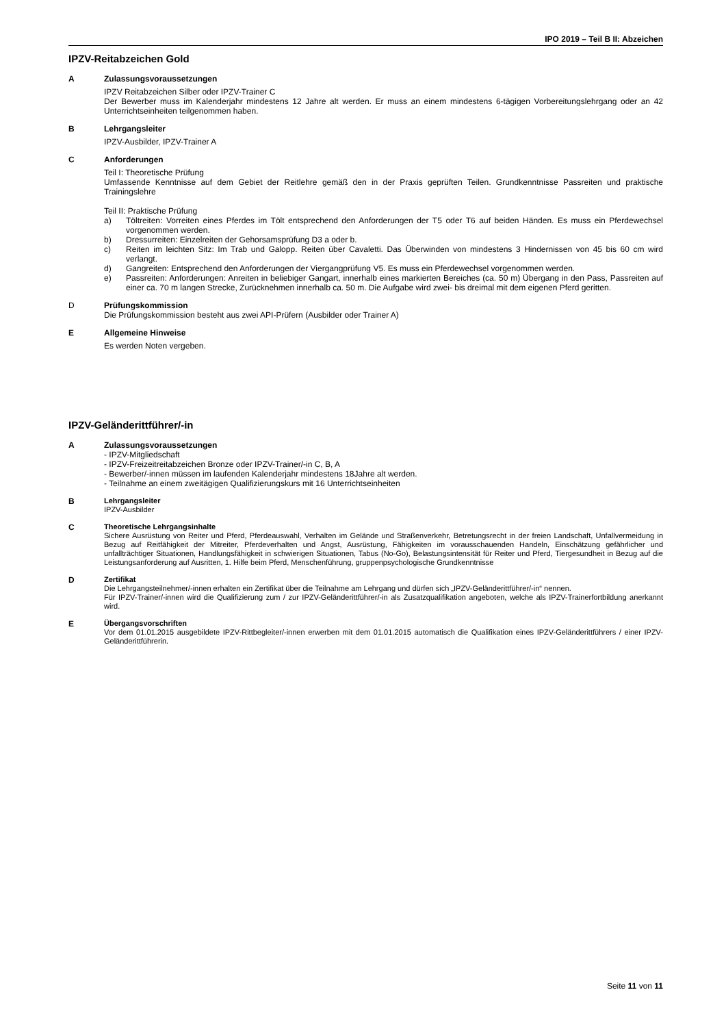IPO 2019 – Teil B II: Abzeichen
IPZV-Reitabzeichen Gold
A
Zulassungsvoraussetzungen
IPZV Reitabzeichen Silber oder IPZV-Trainer C
Der Bewerber muss im Kalenderjahr mindestens 12 Jahre alt werden. Er muss an einem mindestens 6-tägigen Vorbereitungslehrgang oder an 42 Unterrichtseinheiten teilgenommen haben.
B
Lehrgangsleiter
IPZV-Ausbilder, IPZV-Trainer A
C
Anforderungen
Teil I: Theoretische Prüfung
Umfassende Kenntnisse auf dem Gebiet der Reitlehre gemäß den in der Praxis geprüften Teilen. Grundkenntnisse Passreiten und praktische Trainingslehre
Teil II: Praktische Prüfung
a) Töltreiten: Vorreiten eines Pferdes im Tölt entsprechend den Anforderungen der T5 oder T6 auf beiden Händen. Es muss ein Pferdewechsel vorgenommen werden.
b) Dressurreiten: Einzelreiten der Gehorsamsprüfung D3 a oder b.
c) Reiten im leichten Sitz: Im Trab und Galopp. Reiten über Cavaletti. Das Überwinden von mindestens 3 Hindernissen von 45 bis 60 cm wird verlangt.
d) Gangreiten: Entsprechend den Anforderungen der Viergangprüfung V5. Es muss ein Pferdewechsel vorgenommen werden.
e) Passreiten: Anforderungen: Anreiten in beliebiger Gangart, innerhalb eines markierten Bereiches (ca. 50 m) Übergang in den Pass, Passreiten auf einer ca. 70 m langen Strecke, Zurücknehmen innerhalb ca. 50 m. Die Aufgabe wird zwei- bis dreimal mit dem eigenen Pferd geritten.
D
Prüfungskommission
Die Prüfungskommission besteht aus zwei API-Prüfern (Ausbilder oder Trainer A)
E
Allgemeine Hinweise
Es werden Noten vergeben.
IPZV-Geländerittführer/-in
A
Zulassungsvoraussetzungen
- IPZV-Mitgliedschaft
- IPZV-Freizeitreitabzeichen Bronze oder IPZV-Trainer/-in C, B, A
- Bewerber/-innen müssen im laufenden Kalenderjahr mindestens 18Jahre alt werden.
- Teilnahme an einem zweitägigen Qualifizierungskurs mit 16 Unterrichtseinheiten
B
Lehrgangsleiter
IPZV-Ausbilder
C
Theoretische Lehrgangsinhalte
Sichere Ausrüstung von Reiter und Pferd, Pferdeauswahl, Verhalten im Gelände und Straßenverkehr, Betretungsrecht in der freien Landschaft, Unfallvermeidung in Bezug auf Reitfähigkeit der Mitreiter, Pferdeverhalten und Angst, Ausrüstung, Fähigkeiten im vorausschauenden Handeln, Einschätzung gefährlicher und unfallträchtiger Situationen, Handlungsfähigkeit in schwierigen Situationen, Tabus (No-Go), Belastungsintensität für Reiter und Pferd, Tiergesundheit in Bezug auf die Leistungsanforderung auf Ausritten, 1. Hilfe beim Pferd, Menschenführung, gruppenpsychologische Grundkenntnisse
D
Zertifikat
Die Lehrgangsteilnehmer/-innen erhalten ein Zertifikat über die Teilnahme am Lehrgang und dürfen sich „IPZV-Geländerittführer/-in“ nennen.
Für IPZV-Trainer/-innen wird die Qualifizierung zum / zur IPZV-Geländerittführer/-in als Zusatzqualifikation angeboten, welche als IPZV-Trainerfortbildung anerkannt wird.
E
Übergangsvorschriften
Vor dem 01.01.2015 ausgebildete IPZV-Rittbegleiter/-innen erwerben mit dem 01.01.2015 automatisch die Qualifikation eines IPZV-Geländerittführers / einer IPZV-Geländerittführerin.
Seite 11 von 11